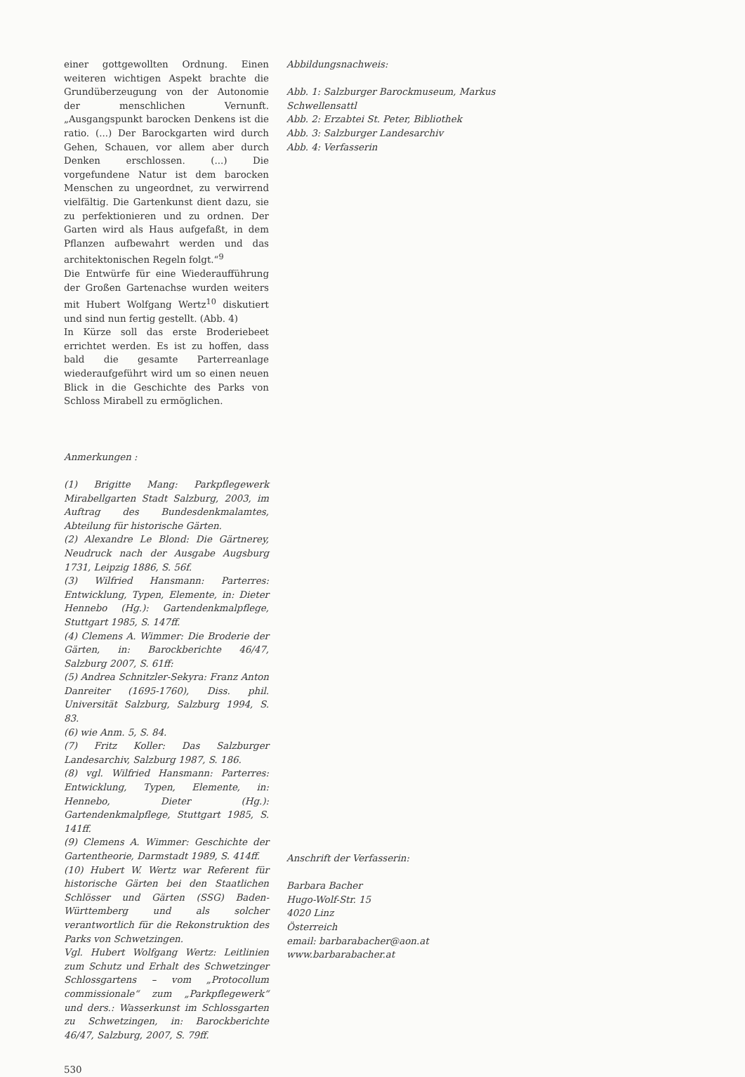einer gottgewollten Ordnung. Einen weiteren wichtigen Aspekt brachte die Grundüberzeugung von der Autonomie der menschlichen Vernunft. „Ausgangspunkt barocken Denkens ist die ratio. (...) Der Barockgarten wird durch Gehen, Schauen, vor allem aber durch Denken erschlossen. (...) Die vorgefundene Natur ist dem barocken Menschen zu ungeordnet, zu verwirrend vielfältig. Die Gartenkunst dient dazu, sie zu perfektionieren und zu ordnen. Der Garten wird als Haus aufgefaßt, in dem Pflanzen aufbewahrt werden und das architektonischen Regeln folgt.“<sup>9</sup>
Die Entwürfe für eine Wiederaufführung der Großen Gartenachse wurden weiters mit Hubert Wolfgang Wertz<sup>10</sup> diskutiert und sind nun fertig gestellt. (Abb. 4)
In Kürze soll das erste Broderiebeet errichtet werden. Es ist zu hoffen, dass bald die gesamte Parterreanlage wiederaufgeführt wird um so einen neuen Blick in die Geschichte des Parks von Schloss Mirabell zu ermöglichen.
Anmerkungen :
(1) Brigitte Mang: Parkpflegewerk Mirabellgarten Stadt Salzburg, 2003, im Auftrag des Bundesdenkmalamtes, Abteilung für historische Gärten.
(2) Alexandre Le Blond: Die Gärtnerey, Neudruck nach der Ausgabe Augsburg 1731, Leipzig 1886, S. 56f.
(3) Wilfried Hansmann: Parterres: Entwicklung, Typen, Elemente, in: Dieter Hennebo (Hg.): Gartendenkmalpflege, Stuttgart 1985, S. 147ff.
(4) Clemens A. Wimmer: Die Broderie der Gärten, in: Barockberichte 46/47, Salzburg 2007, S. 61ff:
(5) Andrea Schnitzler-Sekyra: Franz Anton Danreiter (1695-1760), Diss. phil. Universität Salzburg, Salzburg 1994, S. 83.
(6) wie Anm. 5, S. 84.
(7) Fritz Koller: Das Salzburger Landesarchiv, Salzburg 1987, S. 186.
(8) vgl. Wilfried Hansmann: Parterres: Entwicklung, Typen, Elemente, in: Hennebo, Dieter (Hg.): Gartendenkmalpflege, Stuttgart 1985, S. 141ff.
(9) Clemens A. Wimmer: Geschichte der Gartentheorie, Darmstadt 1989, S. 414ff.
(10) Hubert W. Wertz war Referent für historische Gärten bei den Staatlichen Schlösser und Gärten (SSG) Baden-Württemberg und als solcher verantwortlich für die Rekonstruktion des Parks von Schwetzingen.
Vgl. Hubert Wolfgang Wertz: Leitlinien zum Schutz und Erhalt des Schwetzinger Schlossgartens – vom „Protocollum commissionale“ zum „Parkpflegewerk“ und ders.: Wasserkunst im Schlossgarten zu Schwetzingen, in: Barockberichte 46/47, Salzburg, 2007, S. 79ff.
530
Abbildungsnachweis:
Abb. 1: Salzburger Barockmuseum, Markus Schwellensattl
Abb. 2: Erzabtei St. Peter, Bibliothek
Abb. 3: Salzburger Landesarchiv
Abb. 4: Verfasserin
Anschrift der Verfasserin:
Barbara Bacher
Hugo-Wolf-Str. 15
4020 Linz
Österreich
email: barbarabacher@aon.at
www.barbarabacher.at